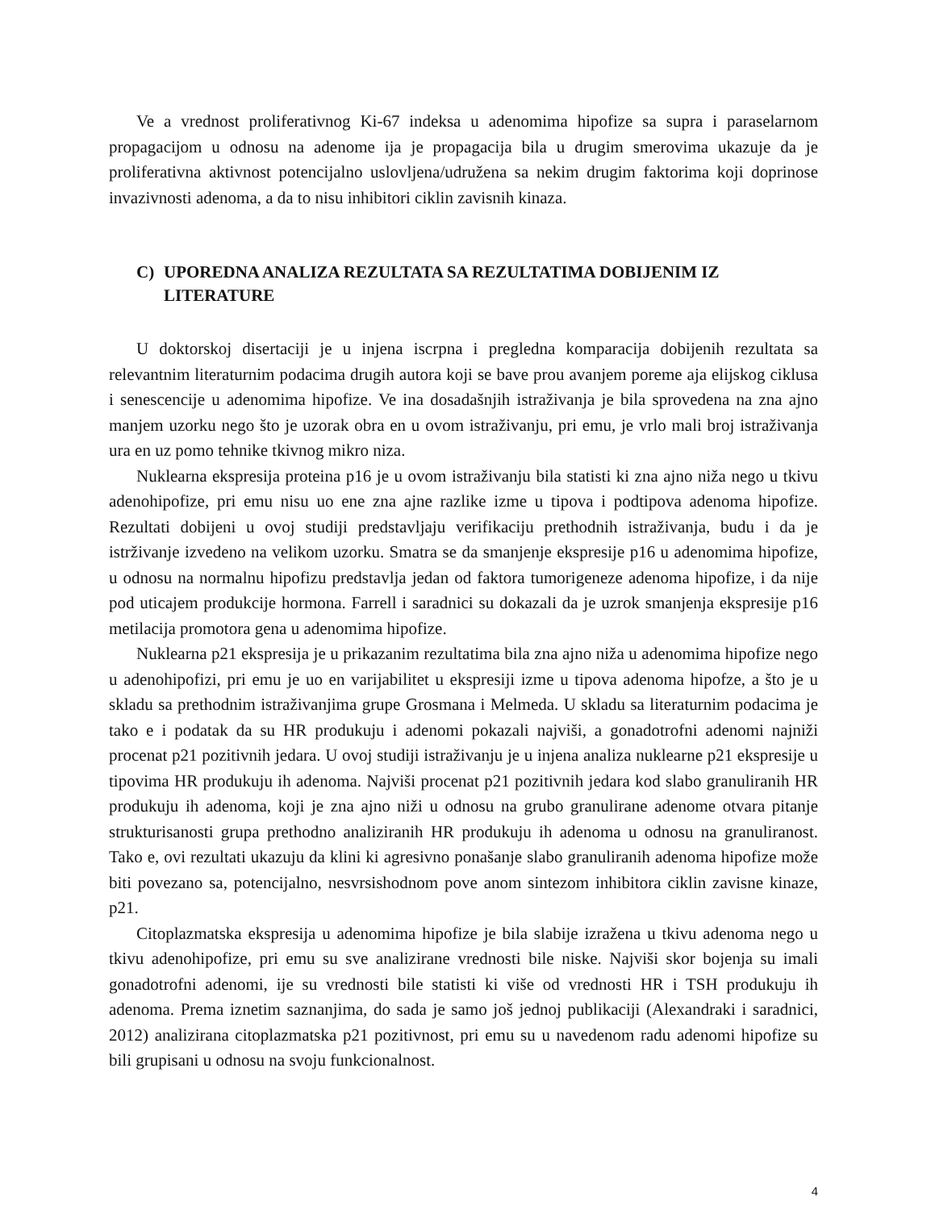Ve a vrednost proliferativnog Ki-67 indeksa u adenomima hipofize sa supra i paraselarnom propagacijom u odnosu na adenome ija je propagacija bila u drugim smerovima ukazuje da je proliferativna aktivnost potencijalno uslovljena/udružena sa nekim drugim faktorima koji doprinose invazivnosti adenoma, a da to nisu inhibitori ciklin zavisnih kinaza.
C) UPOREDNA ANALIZA REZULTATA SA REZULTATIMA DOBIJENIM IZ LITERATURE
U doktorskoj disertaciji je u injena iscrpna i pregledna komparacija dobijenih rezultata sa relevantnim literaturnim podacima drugih autora koji se bave prou avanjem poreme aja elijskog ciklusa i senescencije u adenomima hipofize. Ve ina dosadašnjih istraživanja je bila sprovedena na zna ajno manjem uzorku nego što je uzorak obra en u ovom istraživanju, pri emu, je vrlo mali broj istraživanja ura en uz pomo tehnike tkivnog mikro niza.
Nuklearna ekspresija proteina p16 je u ovom istraživanju bila statisti ki zna ajno niža nego u tkivu adenohipofize, pri emu nisu uo ene zna ajne razlike izme u tipova i podtipova adenoma hipofize. Rezultati dobijeni u ovoj studiji predstavljaju verifikaciju prethodnih istraživanja, budu i da je istrživanje izvedeno na velikom uzorku. Smatra se da smanjenje ekspresije p16 u adenomima hipofize, u odnosu na normalnu hipofizu predstavlja jedan od faktora tumorigeneze adenoma hipofize, i da nije pod uticajem produkcije hormona. Farrell i saradnici su dokazali da je uzrok smanjenja ekspresije p16 metilacija promotora gena u adenomima hipofize.
Nuklearna p21 ekspresija je u prikazanim rezultatima bila zna ajno niža u adenomima hipofize nego u adenohipofizi, pri emu je uo en varijabilitet u ekspresiji izme u tipova adenoma hipofze, a što je u skladu sa prethodnim istraživanjima grupe Grosmana i Melmeda. U skladu sa literaturnim podacima je tako e i podatak da su HR produkuju i adenomi pokazali najviši, a gonadotrofni adenomi najniži procenat p21 pozitivnih jedara. U ovoj studiji istraživanju je u injena analiza nuklearne p21 ekspresije u tipovima HR produkuju ih adenoma. Najviši procenat p21 pozitivnih jedara kod slabo granuliranih HR produkuju ih adenoma, koji je zna ajno niži u odnosu na grubo granulirane adenome otvara pitanje strukturisanosti grupa prethodno analiziranih HR produkuju ih adenoma u odnosu na granuliranost. Tako e, ovi rezultati ukazuju da klini ki agresivno ponašanje slabo granuliranih adenoma hipofize može biti povezano sa, potencijalno, nesvrsishodnom pove anom sintezom inhibitora ciklin zavisne kinaze, p21.
Citoplazmatska ekspresija u adenomima hipofize je bila slabije izražena u tkivu adenoma nego u tkivu adenohipofize, pri emu su sve analizirane vrednosti bile niske. Najviši skor bojenja su imali gonadotrofni adenomi, ije su vrednosti bile statisti ki više od vrednosti HR i TSH produkuju ih adenoma. Prema iznetim saznanjima, do sada je samo još jednoj publikaciji (Alexandraki i saradnici, 2012) analizirana citoplazmatska p21 pozitivnost, pri emu su u navedenom radu adenomi hipofize su bili grupisani u odnosu na svoju funkcionalnost.
4